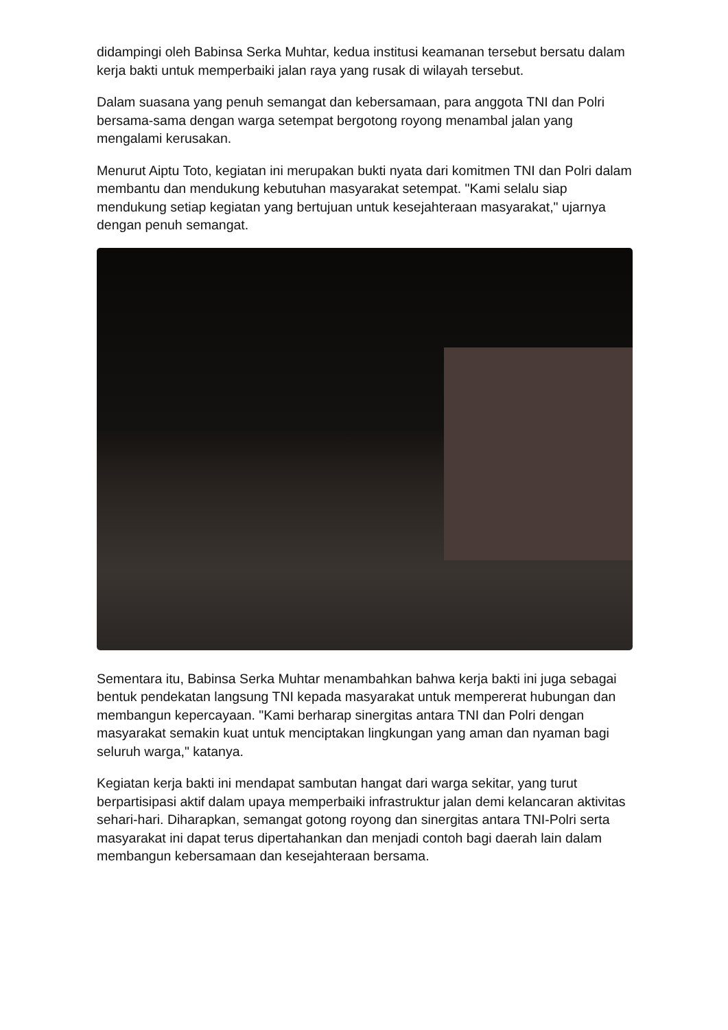didampingi oleh Babinsa Serka Muhtar, kedua institusi keamanan tersebut bersatu dalam kerja bakti untuk memperbaiki jalan raya yang rusak di wilayah tersebut.
Dalam suasana yang penuh semangat dan kebersamaan, para anggota TNI dan Polri bersama-sama dengan warga setempat bergotong royong menambal jalan yang mengalami kerusakan.
Menurut Aiptu Toto, kegiatan ini merupakan bukti nyata dari komitmen TNI dan Polri dalam membantu dan mendukung kebutuhan masyarakat setempat. "Kami selalu siap mendukung setiap kegiatan yang bertujuan untuk kesejahteraan masyarakat," ujarnya dengan penuh semangat.
Sementara itu, Babinsa Serka Muhtar menambahkan bahwa kerja bakti ini juga sebagai bentuk pendekatan langsung TNI kepada masyarakat untuk mempererat hubungan dan membangun kepercayaan. "Kami berharap sinergitas antara TNI dan Polri dengan masyarakat semakin kuat untuk menciptakan lingkungan yang aman dan nyaman bagi seluruh warga," katanya.
Kegiatan kerja bakti ini mendapat sambutan hangat dari warga sekitar, yang turut berpartisipasi aktif dalam upaya memperbaiki infrastruktur jalan demi kelancaran aktivitas sehari-hari. Diharapkan, semangat gotong royong dan sinergitas antara TNI-Polri serta masyarakat ini dapat terus dipertahankan dan menjadi contoh bagi daerah lain dalam membangun kebersamaan dan kesejahteraan bersama.